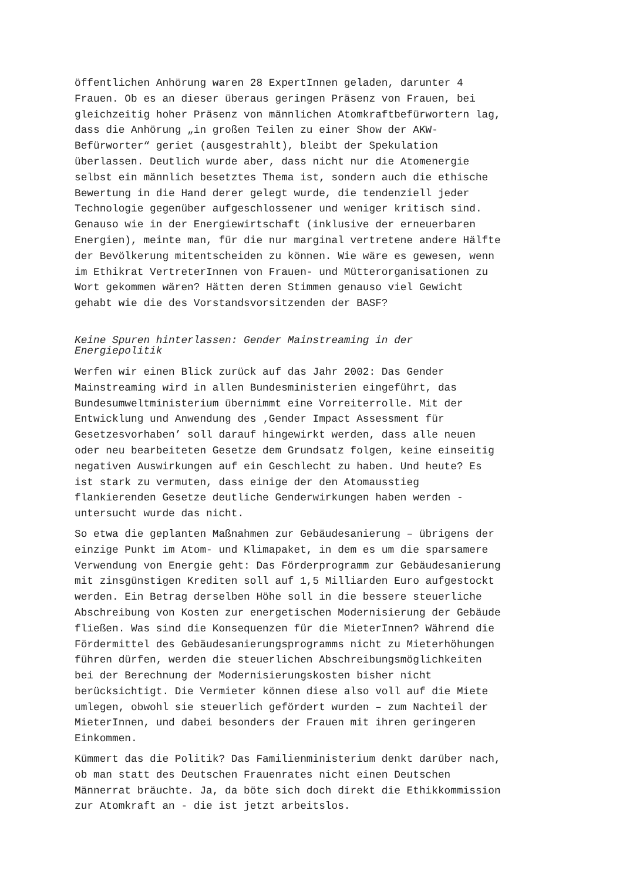öffentlichen Anhörung waren 28 ExpertInnen geladen, darunter 4 Frauen. Ob es an dieser überaus geringen Präsenz von Frauen, bei gleichzeitig hoher Präsenz von männlichen Atomkraftbefürwortern lag, dass die Anhörung „in großen Teilen zu einer Show der AKW- Befürworter“ geriet (ausgestrahlt), bleibt der Spekulation überlassen. Deutlich wurde aber, dass nicht nur die Atomenergie selbst ein männlich besetztes Thema ist, sondern auch die ethische Bewertung in die Hand derer gelegt wurde, die tendenziell jeder Technologie gegenüber aufgeschlossener und weniger kritisch sind. Genauso wie in der Energiewirtschaft (inklusive der erneuerbaren Energien), meinte man, für die nur marginal vertretene andere Hälfte der Bevölkerung mitentscheiden zu können. Wie wäre es gewesen, wenn im Ethikrat VertreterInnen von Frauen- und Mütterorganisationen zu Wort gekommen wären? Hätten deren Stimmen genauso viel Gewicht gehabt wie die des Vorstandsvorsitzenden der BASF?
Keine Spuren hinterlassen: Gender Mainstreaming in der Energiepolitik
Werfen wir einen Blick zurück auf das Jahr 2002: Das Gender Mainstreaming wird in allen Bundesministerien eingeführt, das Bundesumweltministerium übernimmt eine Vorreiterrolle. Mit der Entwicklung und Anwendung des ‚Gender Impact Assessment für Gesetzesvorhaben’ soll darauf hingewirkt werden, dass alle neuen oder neu bearbeiteten Gesetze dem Grundsatz folgen, keine einseitig negativen Auswirkungen auf ein Geschlecht zu haben. Und heute? Es ist stark zu vermuten, dass einige der den Atomausstieg flankierenden Gesetze deutliche Genderwirkungen haben werden - untersucht wurde das nicht.
So etwa die geplanten Maßnahmen zur Gebäudesanierung – übrigens der einzige Punkt im Atom- und Klimapaket, in dem es um die sparsamere Verwendung von Energie geht: Das Förderprogramm zur Gebäudesanierung mit zinsgünstigen Krediten soll auf 1,5 Milliarden Euro aufgestockt werden. Ein Betrag derselben Höhe soll in die bessere steuerliche Abschreibung von Kosten zur energetischen Modernisierung der Gebäude fließen. Was sind die Konsequenzen für die MieterInnen? Während die Fördermittel des Gebäudesanierungsprogramms nicht zu Mieterhöhungen führen dürfen, werden die steuerlichen Abschreibungsmöglichkeiten bei der Berechnung der Modernisierungskosten bisher nicht berücksichtigt. Die Vermieter können diese also voll auf die Miete umlegen, obwohl sie steuerlich gefördert wurden – zum Nachteil der MieterInnen, und dabei besonders der Frauen mit ihren geringeren Einkommen.
Kümmert das die Politik? Das Familienministerium denkt darüber nach, ob man statt des Deutschen Frauenrates nicht einen Deutschen Männerrat bräuchte. Ja, da böte sich doch direkt die Ethikkommission zur Atomkraft an - die ist jetzt arbeitslos.